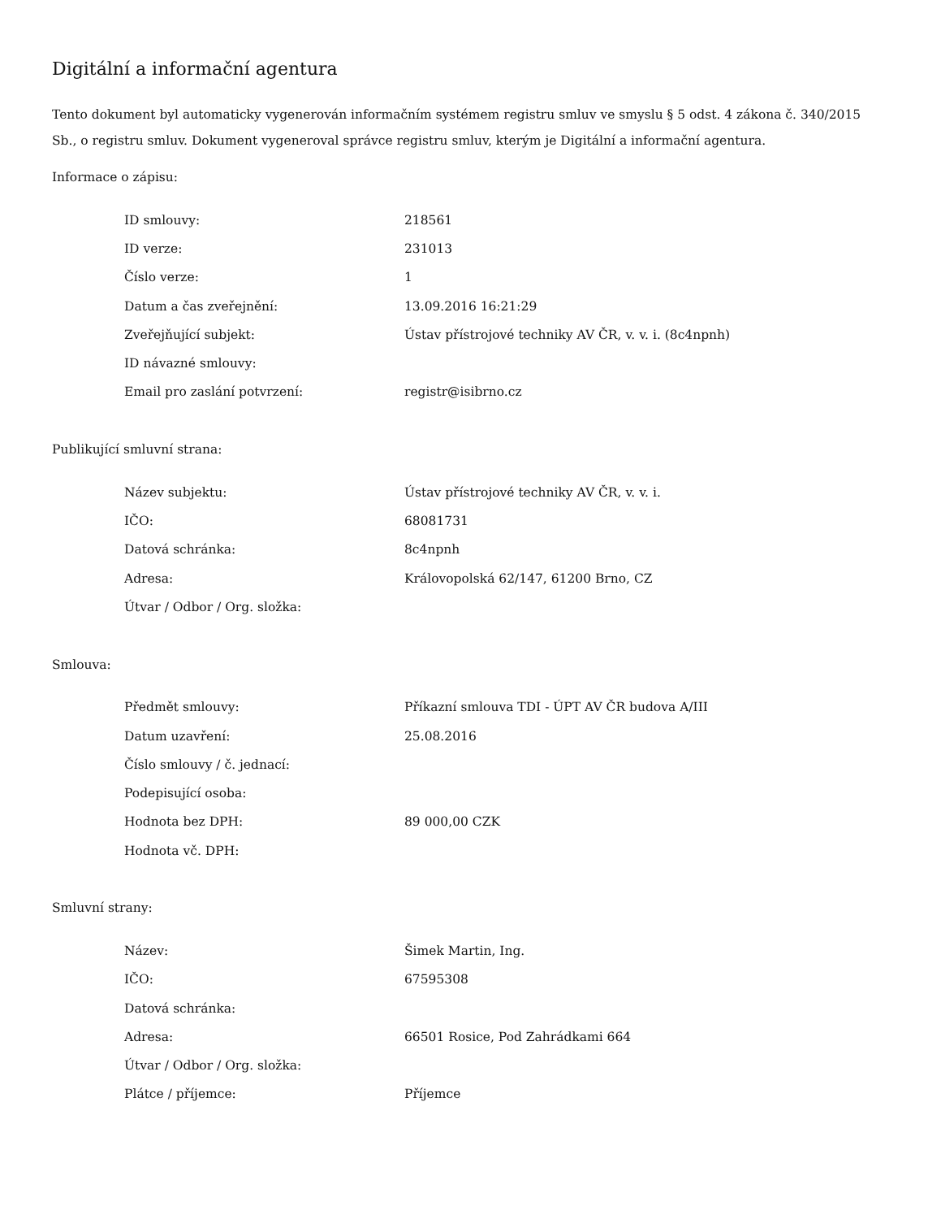Digitální a informační agentura
Tento dokument byl automaticky vygenerován informačním systémem registru smluv ve smyslu § 5 odst. 4 zákona č. 340/2015 Sb., o registru smluv. Dokument vygeneroval správce registru smluv, kterým je Digitální a informační agentura.
Informace o zápisu:
| ID smlouvy: | 218561 |
| ID verze: | 231013 |
| Číslo verze: | 1 |
| Datum a čas zveřejnění: | 13.09.2016 16:21:29 |
| Zveřejňující subjekt: | Ústav přístrojové techniky AV ČR, v. v. i. (8c4npnh) |
| ID návazné smlouvy: | |
| Email pro zaslání potvrzení: | registr@isibrno.cz |
Publikující smluvní strana:
| Název subjektu: | Ústav přístrojové techniky AV ČR, v. v. i. |
| IČO: | 68081731 |
| Datová schránka: | 8c4npnh |
| Adresa: | Královopolská 62/147, 61200 Brno, CZ |
| Útvar / Odbor / Org. složka: | |
Smlouva:
| Předmět smlouvy: | Příkazní smlouva TDI - ÚPT AV ČR budova A/III |
| Datum uzavření: | 25.08.2016 |
| Číslo smlouvy / č. jednací: | |
| Podepisující osoba: | |
| Hodnota bez DPH: | 89 000,00 CZK |
| Hodnota vč. DPH: | |
Smluvní strany:
| Název: | Šimek Martin, Ing. |
| IČO: | 67595308 |
| Datová schránka: | |
| Adresa: | 66501 Rosice, Pod Zahrádkami 664 |
| Útvar / Odbor / Org. složka: | |
| Plátce / příjemce: | Příjemce |